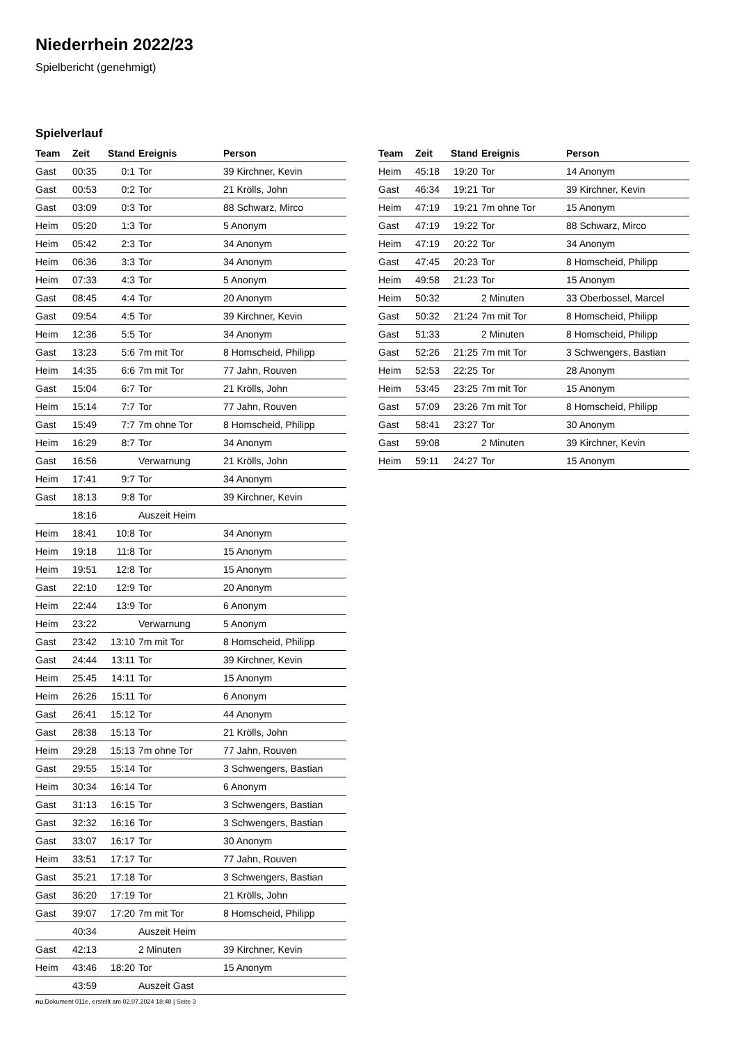Niederrhein 2022/23
Spielbericht (genehmigt)
Spielverlauf
| Team | Zeit | Stand | Ereignis | Person |
| --- | --- | --- | --- | --- |
| Gast | 00:35 | 0:1 | Tor | 39 Kirchner, Kevin |
| Gast | 00:53 | 0:2 | Tor | 21 Krölls, John |
| Gast | 03:09 | 0:3 | Tor | 88 Schwarz, Mirco |
| Heim | 05:20 | 1:3 | Tor | 5 Anonym |
| Heim | 05:42 | 2:3 | Tor | 34 Anonym |
| Heim | 06:36 | 3:3 | Tor | 34 Anonym |
| Heim | 07:33 | 4:3 | Tor | 5 Anonym |
| Gast | 08:45 | 4:4 | Tor | 20 Anonym |
| Gast | 09:54 | 4:5 | Tor | 39 Kirchner, Kevin |
| Heim | 12:36 | 5:5 | Tor | 34 Anonym |
| Gast | 13:23 | 5:6 | 7m mit Tor | 8 Homscheid, Philipp |
| Heim | 14:35 | 6:6 | 7m mit Tor | 77 Jahn, Rouven |
| Gast | 15:04 | 6:7 | Tor | 21 Krölls, John |
| Heim | 15:14 | 7:7 | Tor | 77 Jahn, Rouven |
| Gast | 15:49 | 7:7 | 7m ohne Tor | 8 Homscheid, Philipp |
| Heim | 16:29 | 8:7 | Tor | 34 Anonym |
| Gast | 16:56 | | Verwarnung | 21 Krölls, John |
| Heim | 17:41 | 9:7 | Tor | 34 Anonym |
| Gast | 18:13 | 9:8 | Tor | 39 Kirchner, Kevin |
| | 18:16 | | Auszeit Heim | |
| Heim | 18:41 | 10:8 | Tor | 34 Anonym |
| Heim | 19:18 | 11:8 | Tor | 15 Anonym |
| Heim | 19:51 | 12:8 | Tor | 15 Anonym |
| Gast | 22:10 | 12:9 | Tor | 20 Anonym |
| Heim | 22:44 | 13:9 | Tor | 6 Anonym |
| Heim | 23:22 | | Verwarnung | 5 Anonym |
| Gast | 23:42 | 13:10 | 7m mit Tor | 8 Homscheid, Philipp |
| Gast | 24:44 | 13:11 | Tor | 39 Kirchner, Kevin |
| Heim | 25:45 | 14:11 | Tor | 15 Anonym |
| Heim | 26:26 | 15:11 | Tor | 6 Anonym |
| Gast | 26:41 | 15:12 | Tor | 44 Anonym |
| Gast | 28:38 | 15:13 | Tor | 21 Krölls, John |
| Heim | 29:28 | 15:13 | 7m ohne Tor | 77 Jahn, Rouven |
| Gast | 29:55 | 15:14 | Tor | 3 Schwengers, Bastian |
| Heim | 30:34 | 16:14 | Tor | 6 Anonym |
| Gast | 31:13 | 16:15 | Tor | 3 Schwengers, Bastian |
| Gast | 32:32 | 16:16 | Tor | 3 Schwengers, Bastian |
| Gast | 33:07 | 16:17 | Tor | 30 Anonym |
| Heim | 33:51 | 17:17 | Tor | 77 Jahn, Rouven |
| Gast | 35:21 | 17:18 | Tor | 3 Schwengers, Bastian |
| Gast | 36:20 | 17:19 | Tor | 21 Krölls, John |
| Gast | 39:07 | 17:20 | 7m mit Tor | 8 Homscheid, Philipp |
| | 40:34 | | Auszeit Heim | |
| Gast | 42:13 | | 2 Minuten | 39 Kirchner, Kevin |
| Heim | 43:46 | 18:20 | Tor | 15 Anonym |
| | 43:59 | | Auszeit Gast | |
| Team | Zeit | Stand | Ereignis | Person |
| --- | --- | --- | --- | --- |
| Heim | 45:18 | 19:20 | Tor | 14 Anonym |
| Gast | 46:34 | 19:21 | Tor | 39 Kirchner, Kevin |
| Heim | 47:19 | 19:21 | 7m ohne Tor | 15 Anonym |
| Gast | 47:19 | 19:22 | Tor | 88 Schwarz, Mirco |
| Heim | 47:19 | 20:22 | Tor | 34 Anonym |
| Gast | 47:45 | 20:23 | Tor | 8 Homscheid, Philipp |
| Heim | 49:58 | 21:23 | Tor | 15 Anonym |
| Heim | 50:32 | | 2 Minuten | 33 Oberbossel, Marcel |
| Gast | 50:32 | 21:24 | 7m mit Tor | 8 Homscheid, Philipp |
| Gast | 51:33 | | 2 Minuten | 8 Homscheid, Philipp |
| Gast | 52:26 | 21:25 | 7m mit Tor | 3 Schwengers, Bastian |
| Heim | 52:53 | 22:25 | Tor | 28 Anonym |
| Heim | 53:45 | 23:25 | 7m mit Tor | 15 Anonym |
| Gast | 57:09 | 23:26 | 7m mit Tor | 8 Homscheid, Philipp |
| Gast | 58:41 | 23:27 | Tor | 30 Anonym |
| Gast | 59:08 | | 2 Minuten | 39 Kirchner, Kevin |
| Heim | 59:11 | 24:27 | Tor | 15 Anonym |
nu.Dokument 011e, erstellt am 02.07.2024 18:48 | Seite 3